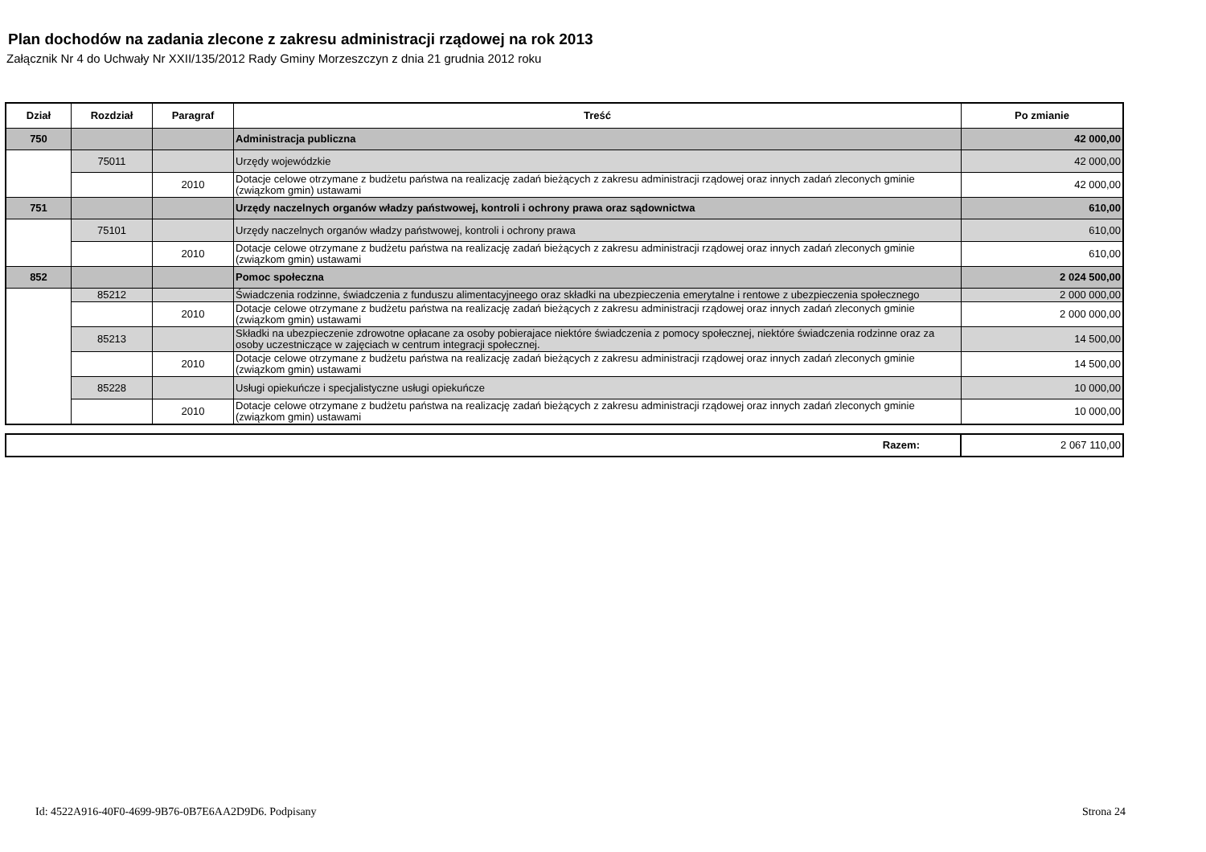Plan dochodów na zadania zlecone z zakresu administracji rządowej na rok 2013
Załącznik Nr 4 do Uchwały Nr XXII/135/2012 Rady Gminy Morzeszczyn z dnia 21 grudnia 2012 roku
| Dział | Rozdział | Paragraf | Treść | Po zmianie |
| --- | --- | --- | --- | --- |
| 750 | | | Administracja publiczna | 42 000,00 |
| | 75011 | | Urzędy wojewódzkie | 42 000,00 |
| | | 2010 | Dotacje celowe otrzymane z budżetu państwa na realizację zadań bieżących z zakresu administracji rządowej oraz innych zadań zleconych gminie (związkom gmin) ustawami | 42 000,00 |
| 751 | | | Urzędy naczelnych organów władzy państwowej, kontroli i ochrony prawa oraz sądownictwa | 610,00 |
| | 75101 | | Urzędy naczelnych organów władzy państwowej, kontroli i ochrony prawa | 610,00 |
| | | 2010 | Dotacje celowe otrzymane z budżetu państwa na realizację zadań bieżących z zakresu administracji rządowej oraz innych zadań zleconych gminie (związkom gmin) ustawami | 610,00 |
| 852 | | | Pomoc społeczna | 2 024 500,00 |
| | 85212 | | Świadczenia rodzinne, świadczenia z funduszu alimentacyjneego oraz składki na ubezpieczenia emerytalne i rentowe z ubezpieczenia społecznego | 2 000 000,00 |
| | | 2010 | Dotacje celowe otrzymane z budżetu państwa na realizację zadań bieżących z zakresu administracji rządowej oraz innych zadań zleconych gminie (związkom gmin) ustawami | 2 000 000,00 |
| | 85213 | | Składki na ubezpieczenie zdrowotne opłacane za osoby pobierajace niektóre świadczenia z pomocy społecznej, niektóre świadczenia rodzinne oraz za osoby uczestniczące w zajęciach w centrum integracji społecznej. | 14 500,00 |
| | | 2010 | Dotacje celowe otrzymane z budżetu państwa na realizację zadań bieżących z zakresu administracji rządowej oraz innych zadań zleconych gminie (związkom gmin) ustawami | 14 500,00 |
| | 85228 | | Usługi opiekuńcze i specjalistyczne usługi opiekuńcze | 10 000,00 |
| | | 2010 | Dotacje celowe otrzymane z budżetu państwa na realizację zadań bieżących z zakresu administracji rządowej oraz innych zadań zleconych gminie (związkom gmin) ustawami | 10 000,00 |
| Razem: | 2 067 110,00 |
Id: 4522A916-40F0-4699-9B76-0B7E6AA2D9D6. Podpisany Strona 24